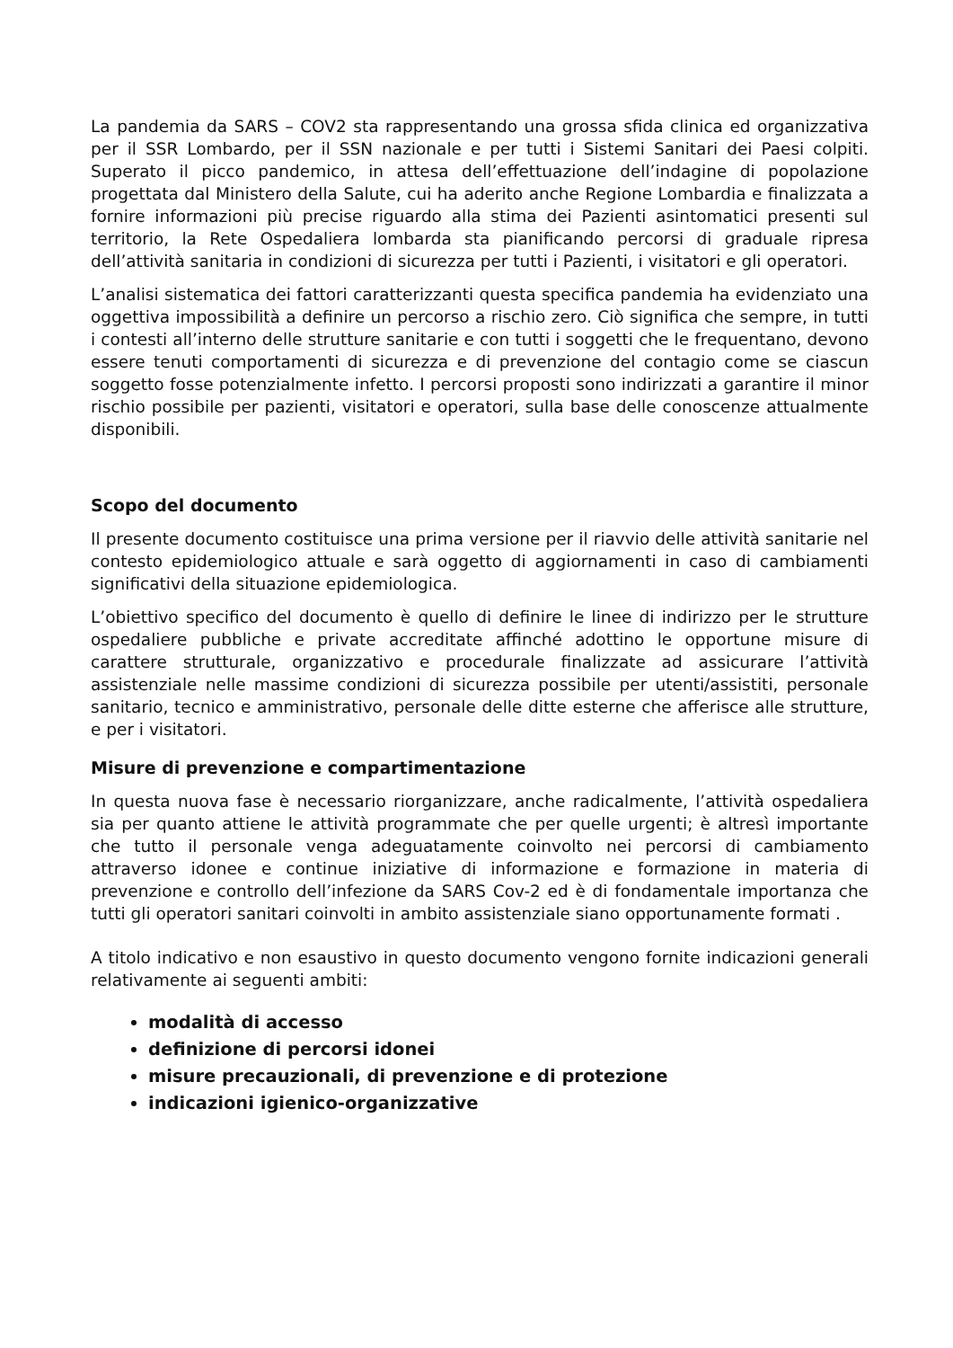La pandemia da SARS – COV2 sta rappresentando una grossa sfida clinica ed organizzativa per il SSR Lombardo, per il SSN nazionale e per tutti i Sistemi Sanitari dei Paesi colpiti. Superato il picco pandemico, in attesa dell’effettuazione dell’indagine di popolazione progettata dal Ministero della Salute, cui ha aderito anche Regione Lombardia e finalizzata a fornire informazioni più precise riguardo alla stima dei Pazienti asintomatici presenti sul territorio, la Rete Ospedaliera lombarda sta pianificando percorsi di graduale ripresa dell’attività sanitaria in condizioni di sicurezza per tutti i Pazienti, i visitatori e gli operatori.
L’analisi sistematica dei fattori caratterizzanti questa specifica pandemia ha evidenziato una oggettiva impossibilità a definire un percorso a rischio zero. Ciò significa che sempre, in tutti i contesti all’interno delle strutture sanitarie e con tutti i soggetti che le frequentano, devono essere tenuti comportamenti di sicurezza e di prevenzione del contagio come se ciascun soggetto fosse potenzialmente infetto. I percorsi proposti sono indirizzati a garantire il minor rischio possibile per pazienti, visitatori e operatori, sulla base delle conoscenze attualmente disponibili.
Scopo del documento
Il presente documento costituisce una prima versione per il riavvio delle attività sanitarie nel contesto epidemiologico attuale e sarà oggetto di aggiornamenti in caso di cambiamenti significativi della situazione epidemiologica.
L’obiettivo specifico del documento è quello di definire le linee di indirizzo per le strutture ospedaliere pubbliche e private accreditate affinché adottino le opportune misure di carattere strutturale, organizzativo e procedurale finalizzate ad assicurare l’attività assistenziale nelle massime condizioni di sicurezza possibile per utenti/assistiti, personale sanitario, tecnico e amministrativo, personale delle ditte esterne che afferisce alle strutture, e per i visitatori.
Misure di prevenzione e compartimentazione
In questa nuova fase è necessario riorganizzare, anche radicalmente, l’attività ospedaliera sia per quanto attiene le attività programmate che per quelle urgenti; è altresì importante che tutto il personale venga adeguatamente coinvolto nei percorsi di cambiamento attraverso idonee e continue iniziative di informazione e formazione in materia di prevenzione e controllo dell’infezione da SARS Cov-2 ed è di fondamentale importanza che tutti gli operatori sanitari coinvolti in ambito assistenziale siano opportunamente formati .
A titolo indicativo e non esaustivo in questo documento vengono fornite indicazioni generali relativamente ai seguenti ambiti:
modalità di accesso
definizione di percorsi idonei
misure precauzionali, di prevenzione e di protezione
indicazioni igienico-organizzative